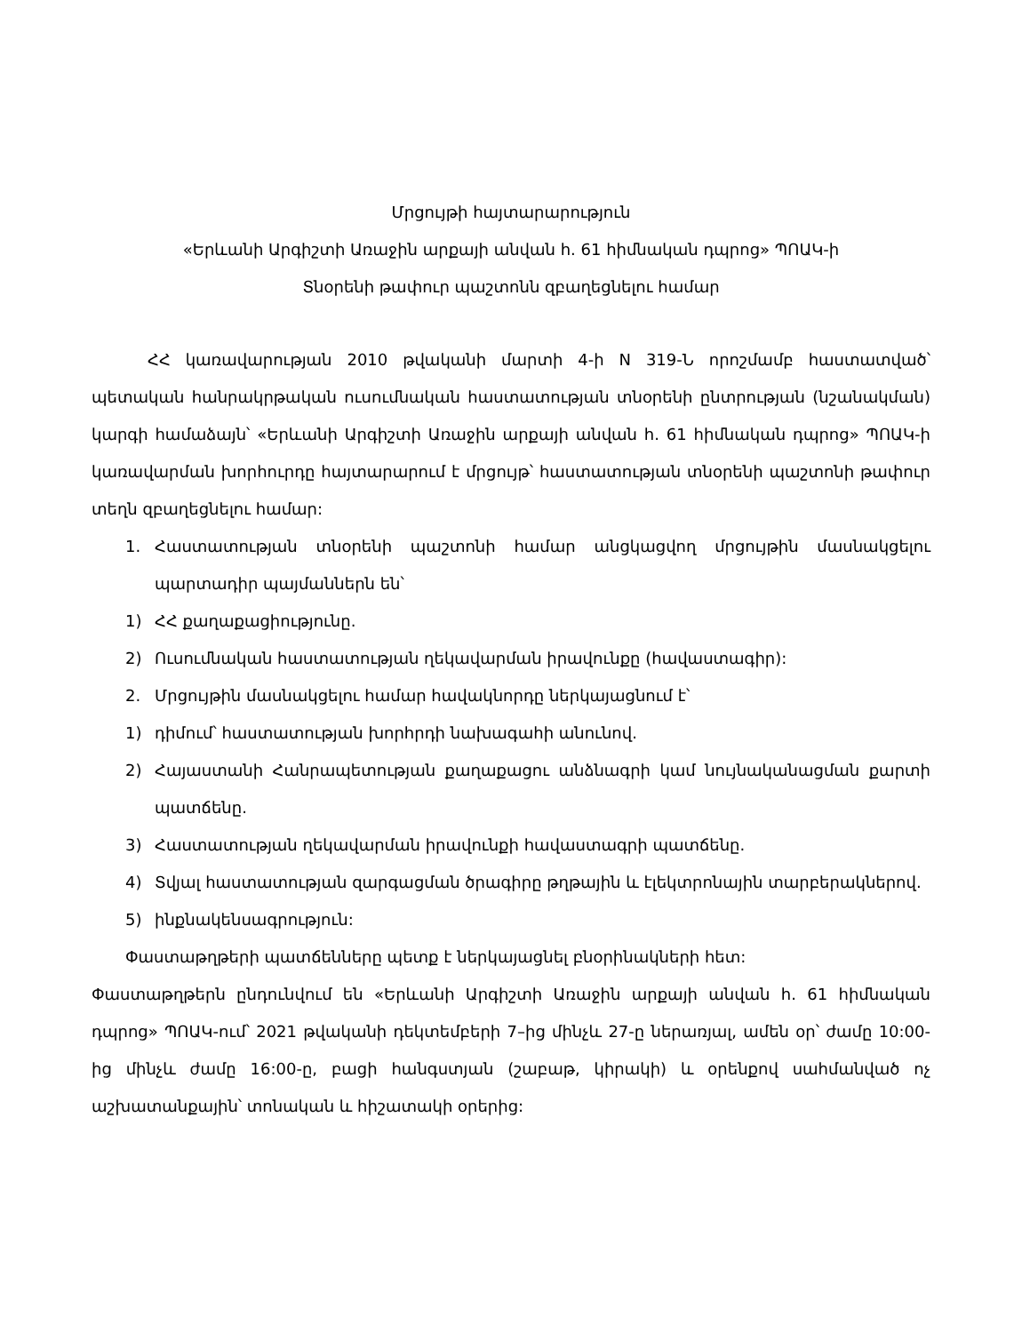Մրցույթի հայտարարություն
«Երևանի Արգիշտի Առաջին արքայի անվան հ. 61 հիմնական դպրոց» ՊՈԱԿ-ի
Տնօրենի թափուր պաշտոնն զբաղեցնելու համար
ՀՀ կառավարության 2010 թվականի մարտի 4-ի N 319-Ն որոշմամբ հաստատված՝ պետական հանրակրթական ուսումնական հաստատության տնօրենի ընտրության (նշանակման) կարգի համաձայն՝ «Երևանի Արգիշտի Առաջին արքայի անվան հ. 61 հիմնական դպրոց» ՊՈԱԿ-ի կառավարման խորհուրդը հայտարարում է մրցույթ՝ հաստատության տնօրենի պաշտոնի թափուր տեղն զբաղեցնելու համար:
1. Հաստատության տնօրենի պաշտոնի համար անցկացվող մրցույթին մասնակցելու պարտադիր պայմաններն են՝
1) ՀՀ քաղաքացիությունը.
2) Ուսումնական հաստատության ղեկավարման իրավունքը (հավաստագիր):
2. Մրցույթին մասնակցելու համար հավակնորդը ներկայացնում է՝
1) դիմում՝ հաստատության խորհրդի նախագահի անունով.
2) Հայաստանի Հանրապետության քաղաքացու անձնագրի կամ նույնականացման քարտի պատճենը.
3) Հաստատության ղեկավարման իրավունքի հավաստագրի պատճենը.
4) Տվյալ հաստատության զարգացման ծրագիրը թղթային և էլեկտրոնային տարբերակներով.
5) ինքնակենսագրություն:
Փաստաթղթերի պատճենները պետք է ներկայացնել բնօրինակների հետ:
Փաստաթղթերն ընդունվում են «Երևանի Արգիշտի Առաջին արքայի անվան հ. 61 հիմնական դպրոց» ՊՈԱԿ-ում՝ 2021 թվականի դեկտեմբերի 7–ից մինչև 27-ը ներառյալ, ամեն օր՝ ժամը 10:00-ից մինչև ժամը 16:00-ը, բացի հանգստյան (շաբաթ, կիրակի) և օրենքով սահմանված ոչ աշխատանքային՝ տոնական և հիշատակի օրերից: